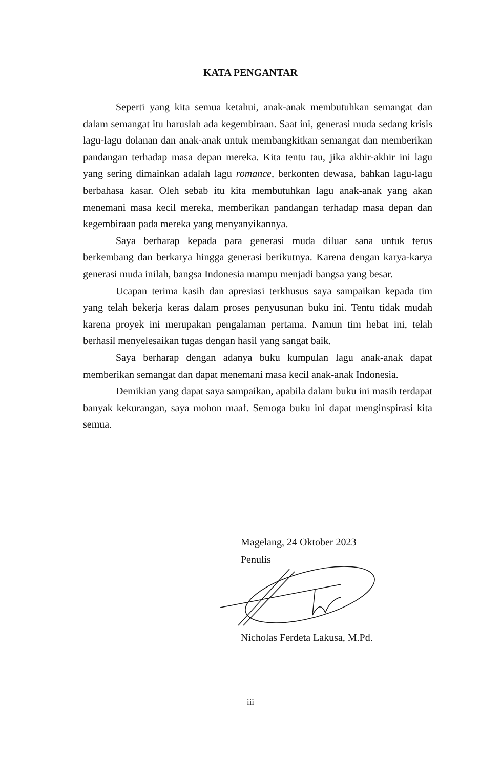KATA PENGANTAR
Seperti yang kita semua ketahui, anak-anak membutuhkan semangat dan dalam semangat itu haruslah ada kegembiraan. Saat ini, generasi muda sedang krisis lagu-lagu dolanan dan anak-anak untuk membangkitkan semangat dan memberikan pandangan terhadap masa depan mereka. Kita tentu tau, jika akhir-akhir ini lagu yang sering dimainkan adalah lagu romance, berkonten dewasa, bahkan lagu-lagu berbahasa kasar. Oleh sebab itu kita membutuhkan lagu anak-anak yang akan menemani masa kecil mereka, memberikan pandangan terhadap masa depan dan kegembiraan pada mereka yang menyanyikannya.
Saya berharap kepada para generasi muda diluar sana untuk terus berkembang dan berkarya hingga generasi berikutnya. Karena dengan karya-karya generasi muda inilah, bangsa Indonesia mampu menjadi bangsa yang besar.
Ucapan terima kasih dan apresiasi terkhusus saya sampaikan kepada tim yang telah bekerja keras dalam proses penyusunan buku ini. Tentu tidak mudah karena proyek ini merupakan pengalaman pertama. Namun tim hebat ini, telah berhasil menyelesaikan tugas dengan hasil yang sangat baik.
Saya berharap dengan adanya buku kumpulan lagu anak-anak dapat memberikan semangat dan dapat menemani masa kecil anak-anak Indonesia.
Demikian yang dapat saya sampaikan, apabila dalam buku ini masih terdapat banyak kekurangan, saya mohon maaf. Semoga buku ini dapat menginspirasi kita semua.
Magelang, 24 Oktober 2023
Penulis
Nicholas Ferdeta Lakusa, M.Pd.
iii